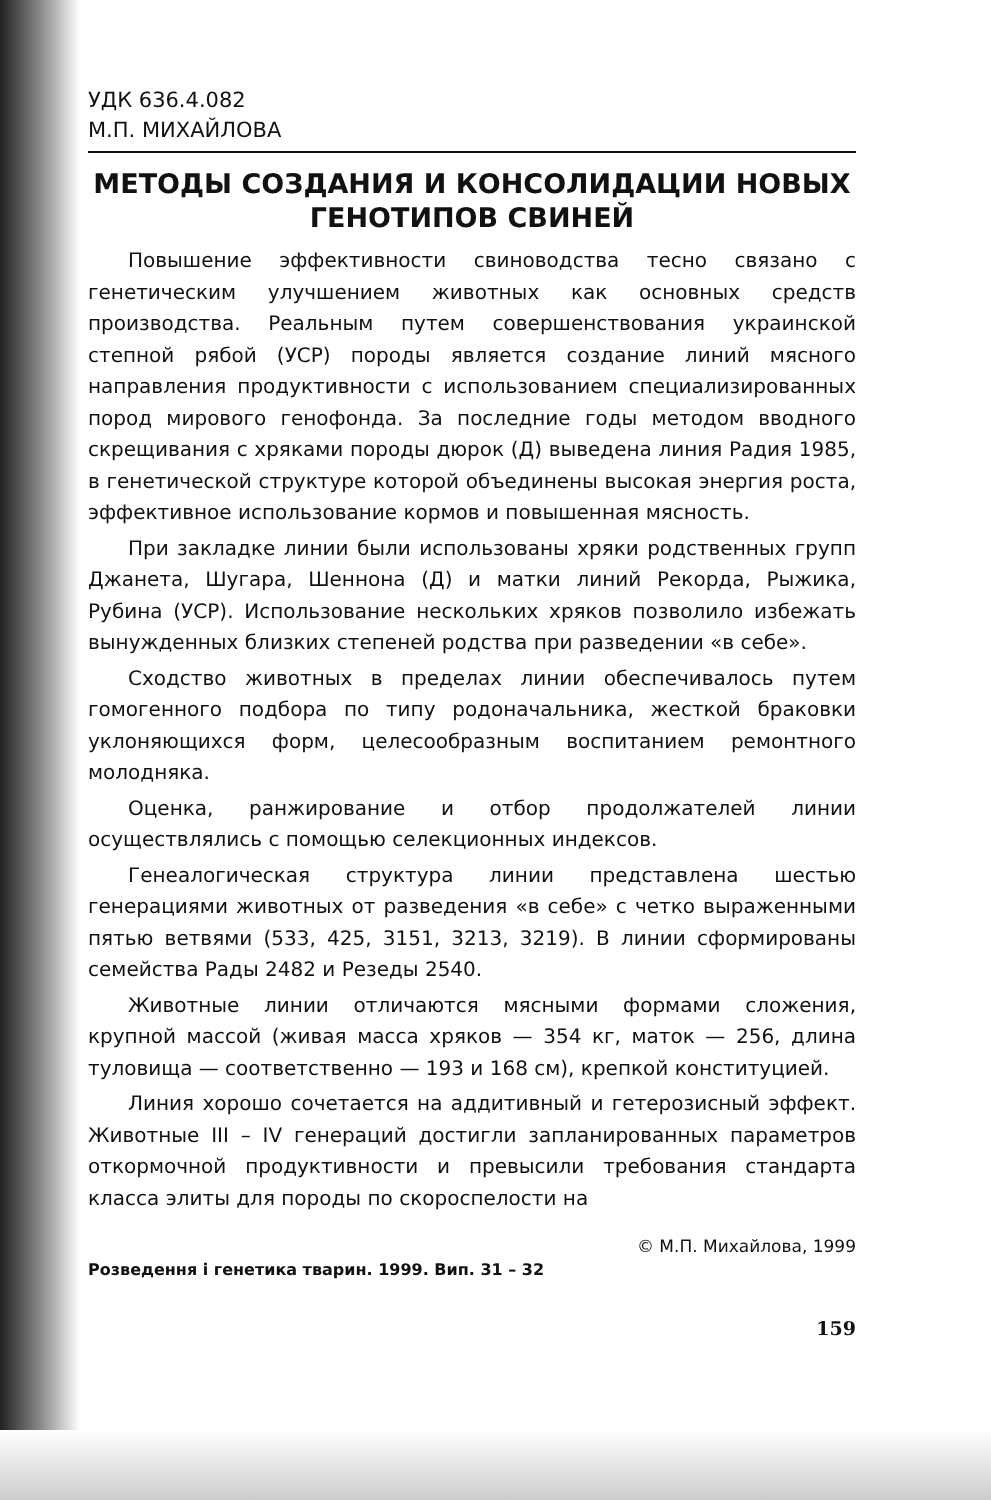УДК 636.4.082
М.П. МИХАЙЛОВА
МЕТОДЫ СОЗДАНИЯ И КОНСОЛИДАЦИИ НОВЫХ ГЕНОТИПОВ СВИНЕЙ
Повышение эффективности свиноводства тесно связано с генетическим улучшением животных как основных средств производства. Реальным путем совершенствования украинской степной рябой (УСР) породы является создание линий мясного направления продуктивности с использованием специализированных пород мирового генофонда. За последние годы методом вводного скрещивания с хряками породы дюрок (Д) выведена линия Радия 1985, в генетической структуре которой объединены высокая энергия роста, эффективное использование кормов и повышенная мясность.
При закладке линии были использованы хряки родственных групп Джанета, Шугара, Шеннона (Д) и матки линий Рекорда, Рыжика, Рубина (УСР). Использование нескольких хряков позволило избежать вынужденных близких степеней родства при разведении «в себе».
Сходство животных в пределах линии обеспечивалось путем гомогенного подбора по типу родоначальника, жесткой браковки уклоняющихся форм, целесообразным воспитанием ремонтного молодняка.
Оценка, ранжирование и отбор продолжателей линии осуществлялись с помощью селекционных индексов.
Генеалогическая структура линии представлена шестью генерациями животных от разведения «в себе» с четко выраженными пятью ветвями (533, 425, 3151, 3213, 3219). В линии сформированы семейства Рады 2482 и Резеды 2540.
Животные линии отличаются мясными формами сложения, крупной массой (живая масса хряков — 354 кг, маток — 256, длина туловища — соответственно — 193 и 168 см), крепкой конституцией.
Линия хорошо сочетается на аддитивный и гетерозисный эффект. Животные III – IV генераций достигли запланированных параметров откормочной продуктивности и превысили требования стандарта класса элиты для породы по скороспелости на
© М.П. Михайлова, 1999
Розведення і генетика тварин. 1999. Вип. 31 – 32
159